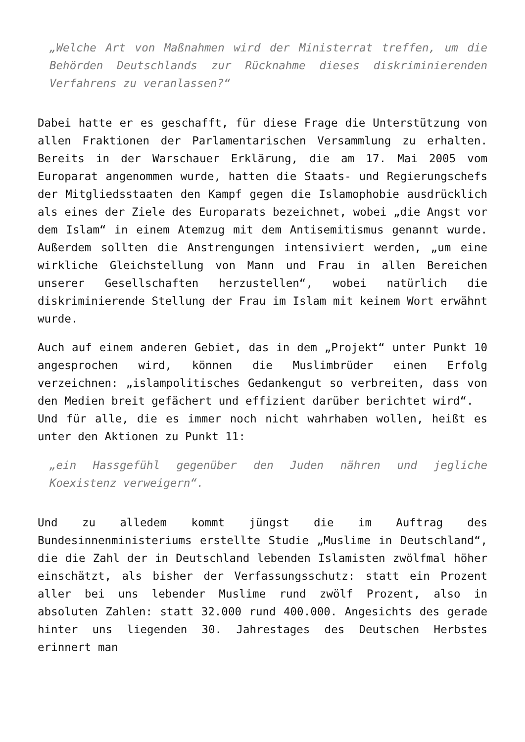„Welche Art von Maßnahmen wird der Ministerrat treffen, um die Behörden Deutschlands zur Rücknahme dieses diskriminierenden Verfahrens zu veranlassen?“
Dabei hatte er es geschafft, für diese Frage die Unterstützung von allen Fraktionen der Parlamentarischen Versammlung zu erhalten. Bereits in der Warschauer Erklärung, die am 17. Mai 2005 vom Europarat angenommen wurde, hatten die Staats- und Regierungschefs der Mitgliedsstaaten den Kampf gegen die Islamophobie ausdrücklich als eines der Ziele des Europarats bezeichnet, wobei „die Angst vor dem Islam“ in einem Atemzug mit dem Antisemitismus genannt wurde. Außerdem sollten die Anstrengungen intensiviert werden, „um eine wirkliche Gleichstellung von Mann und Frau in allen Bereichen unserer Gesellschaften herzustellen“, wobei natürlich die diskriminierende Stellung der Frau im Islam mit keinem Wort erwähnt wurde.
Auch auf einem anderen Gebiet, das in dem „Projekt“ unter Punkt 10 angesprochen wird, können die Muslimbrüder einen Erfolg verzeichnen: „islampolitisches Gedankengut so verbreiten, dass von den Medien breit gefächert und effizient darüber berichtet wird“.
Und für alle, die es immer noch nicht wahrhaben wollen, heißt es unter den Aktionen zu Punkt 11:
„ein Hassgefühl gegenüber den Juden nähren und jegliche Koexistenz verweigern“.
Und zu alledem kommt jüngst die im Auftrag des Bundesinnenministeriums erstellte Studie „Muslime in Deutschland“, die die Zahl der in Deutschland lebenden Islamisten zwölfmal höher einschätzt, als bisher der Verfassungsschutz: statt ein Prozent aller bei uns lebender Muslime rund zwölf Prozent, also in absoluten Zahlen: statt 32.000 rund 400.000. Angesichts des gerade hinter uns liegenden 30. Jahrestages des Deutschen Herbstes erinnert man